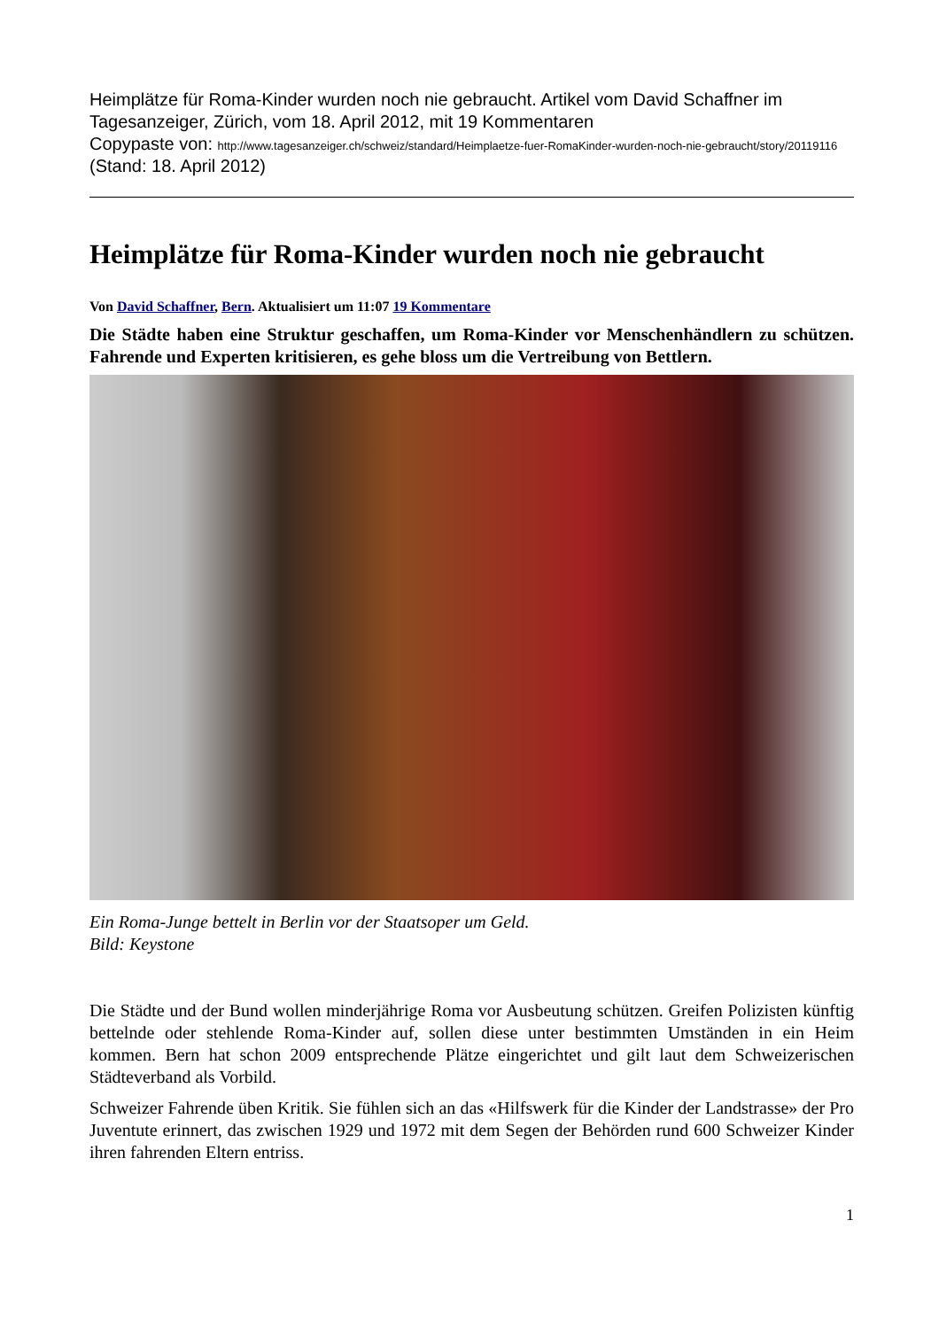Heimplätze für Roma-Kinder wurden noch nie gebraucht. Artikel vom David Schaffner im Tagesanzeiger, Zürich, vom 18. April 2012, mit 19 Kommentaren
Copypaste von: http://www.tagesanzeiger.ch/schweiz/standard/Heimplaetze-fuer-RomaKinder-wurden-noch-nie-gebraucht/story/20119116
(Stand: 18. April 2012)
Heimplätze für Roma-Kinder wurden noch nie gebraucht
Von David Schaffner, Bern. Aktualisiert um 11:07 19 Kommentare
Die Städte haben eine Struktur geschaffen, um Roma-Kinder vor Menschenhändlern zu schützen. Fahrende und Experten kritisieren, es gehe bloss um die Vertreibung von Bettlern.
Ein Roma-Junge bettelt in Berlin vor der Staatsoper um Geld.
Bild: Keystone
Die Städte und der Bund wollen minderjährige Roma vor Ausbeutung schützen. Greifen Polizisten künftig bettelnde oder stehlende Roma-Kinder auf, sollen diese unter bestimmten Umständen in ein Heim kommen. Bern hat schon 2009 entsprechende Plätze eingerichtet und gilt laut dem Schweizerischen Städteverband als Vorbild.
Schweizer Fahrende üben Kritik. Sie fühlen sich an das «Hilfswerk für die Kinder der Landstrasse» der Pro Juventute erinnert, das zwischen 1929 und 1972 mit dem Segen der Behörden rund 600 Schweizer Kinder ihren fahrenden Eltern entriss.
1